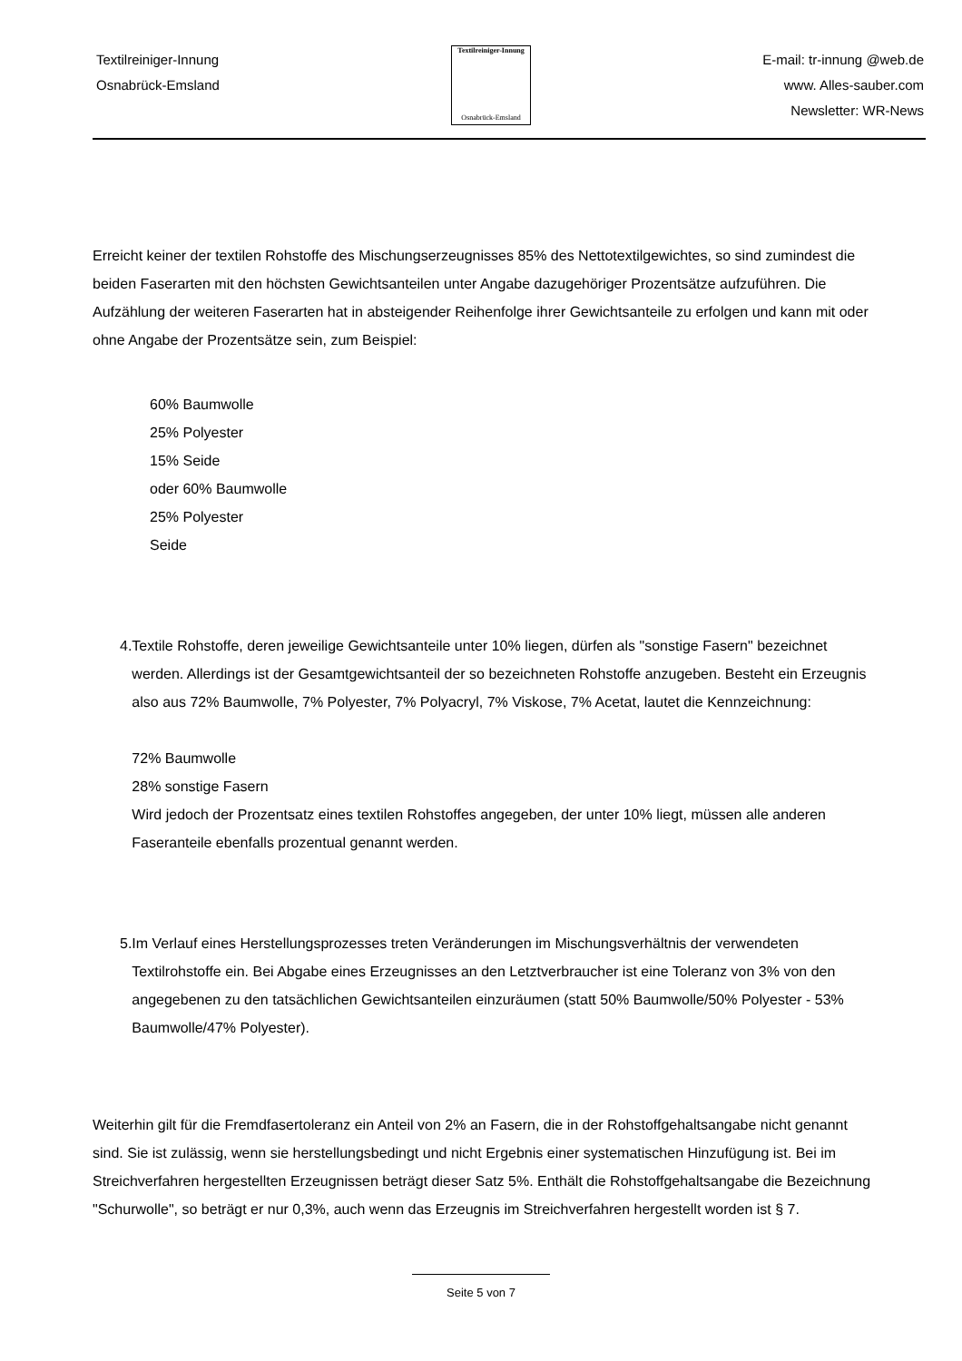Textilreiniger-Innung
Osnabrück-Emsland
Textilreiniger-Innung
Osnabrück-Emsland
E-mail: tr-innung @web.de
www. Alles-sauber.com
Newsletter: WR-News
Erreicht keiner der textilen Rohstoffe des Mischungserzeugnisses 85% des Nettotextilgewichtes, so sind zumindest die beiden Faserarten mit den höchsten Gewichtsanteilen unter Angabe dazugehöriger Prozentsätze aufzuführen. Die Aufzählung der weiteren Faserarten hat in absteigender Reihenfolge ihrer Gewichtsanteile zu erfolgen und kann mit oder ohne Angabe der Prozentsätze sein, zum Beispiel:
60% Baumwolle
25% Polyester
15% Seide
oder 60% Baumwolle
25% Polyester
Seide
4. Textile Rohstoffe, deren jeweilige Gewichtsanteile unter 10% liegen, dürfen als "sonstige Fasern" bezeichnet werden. Allerdings ist der Gesamtgewichtsanteil der so bezeichneten Rohstoffe anzugeben. Besteht ein Erzeugnis also aus 72% Baumwolle, 7% Polyester, 7% Polyacryl, 7% Viskose, 7% Acetat, lautet die Kennzeichnung:
72% Baumwolle
28% sonstige Fasern
Wird jedoch der Prozentsatz eines textilen Rohstoffes angegeben, der unter 10% liegt, müssen alle anderen Faseranteile ebenfalls prozentual genannt werden.
5. Im Verlauf eines Herstellungsprozesses treten Veränderungen im Mischungsverhältnis der verwendeten Textilrohstoffe ein. Bei Abgabe eines Erzeugnisses an den Letztverbraucher ist eine Toleranz von 3% von den angegebenen zu den tatsächlichen Gewichtsanteilen einzuräumen (statt 50% Baumwolle/50% Polyester - 53% Baumwolle/47% Polyester).
Weiterhin gilt für die Fremdfasertoleranz ein Anteil von 2% an Fasern, die in der Rohstoffgehaltsangabe nicht genannt sind. Sie ist zulässig, wenn sie herstellungsbedingt und nicht Ergebnis einer systematischen Hinzufügung ist. Bei im Streichverfahren hergestellten Erzeugnissen beträgt dieser Satz 5%. Enthält die Rohstoffgehaltsangabe die Bezeichnung "Schurwolle", so beträgt er nur 0,3%, auch wenn das Erzeugnis im Streichverfahren hergestellt worden ist § 7.
Seite 5 von 7